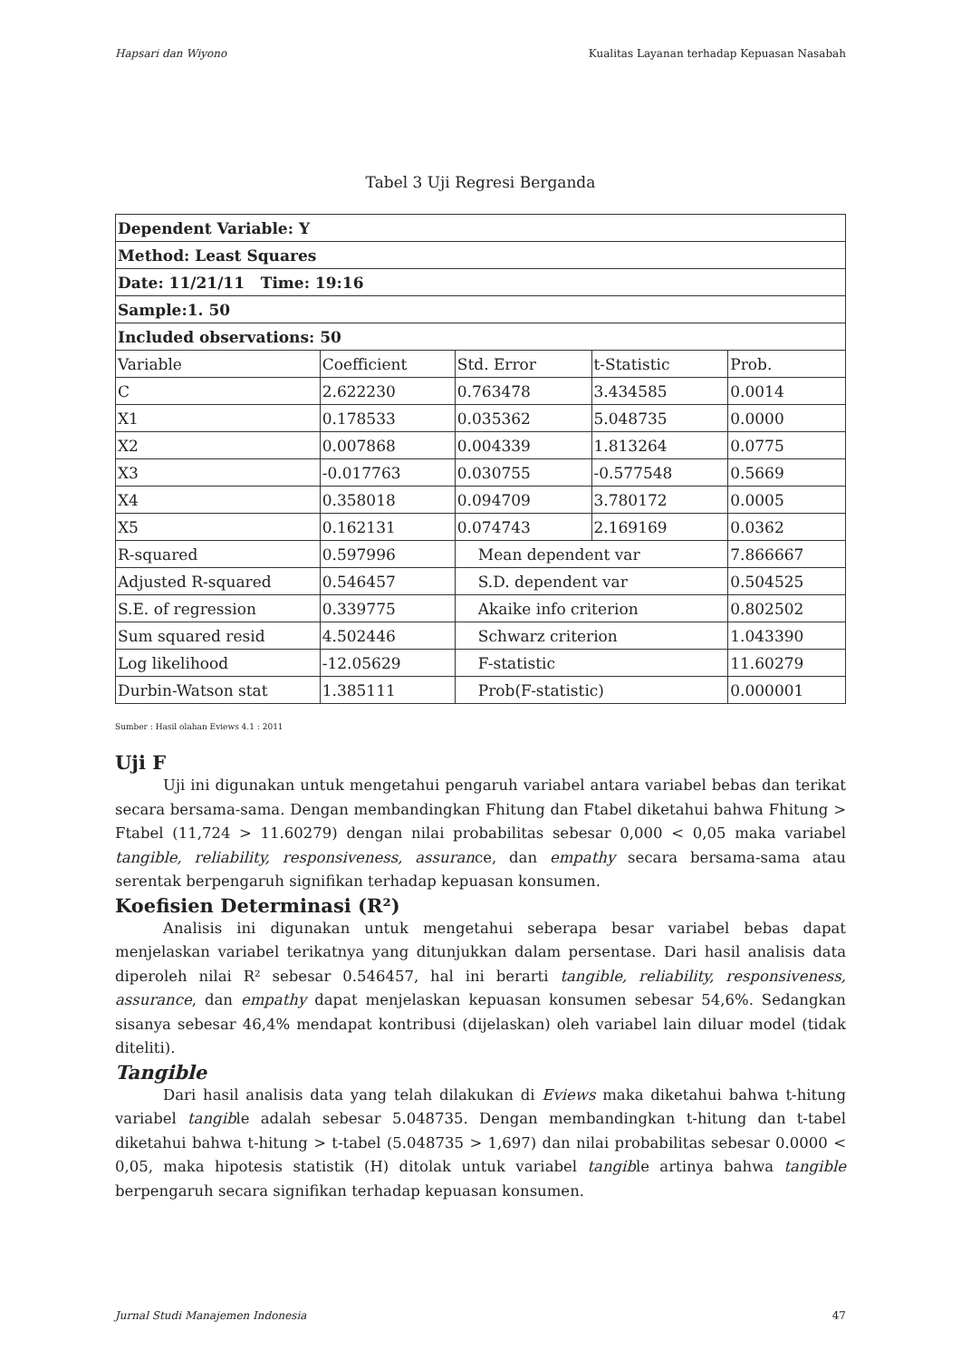Hapsari dan Wiyono Kualitas Layanan terhadap Kepuasan Nasabah
Tabel 3 Uji Regresi Berganda
| Dependent Variable: Y | | | | |
| Method: Least Squares | | | | |
| Date: 11/21/11 Time: 19:16 | | | | |
| Sample:1. 50 | | | | |
| Included observations: 50 | | | | |
| Variable | Coefficient | Std. Error | t-Statistic | Prob. |
| C | 2.622230 | 0.763478 | 3.434585 | 0.0014 |
| X1 | 0.178533 | 0.035362 | 5.048735 | 0.0000 |
| X2 | 0.007868 | 0.004339 | 1.813264 | 0.0775 |
| X3 | -0.017763 | 0.030755 | -0.577548 | 0.5669 |
| X4 | 0.358018 | 0.094709 | 3.780172 | 0.0005 |
| X5 | 0.162131 | 0.074743 | 2.169169 | 0.0362 |
| R-squared | 0.597996 | Mean dependent var | | 7.866667 |
| Adjusted R-squared | 0.546457 | S.D. dependent var | | 0.504525 |
| S.E. of regression | 0.339775 | Akaike info criterion | | 0.802502 |
| Sum squared resid | 4.502446 | Schwarz criterion | | 1.043390 |
| Log likelihood | -12.05629 | F-statistic | | 11.60279 |
| Durbin-Watson stat | 1.385111 | Prob(F-statistic) | | 0.000001 |
Sumber : Hasil olahan Eviews 4.1 : 2011
Uji F
Uji ini digunakan untuk mengetahui pengaruh variabel antara variabel bebas dan terikat secara bersama-sama. Dengan membandingkan Fhitung dan Ftabel diketahui bahwa Fhitung > Ftabel (11,724 > 11.60279) dengan nilai probabilitas sebesar 0,000 < 0,05 maka variabel tangible, reliability, responsiveness, assurance, dan empathy secara bersama-sama atau serentak berpengaruh signifikan terhadap kepuasan konsumen.
Koefisien Determinasi (R²)
Analisis ini digunakan untuk mengetahui seberapa besar variabel bebas dapat menjelaskan variabel terikatnya yang ditunjukkan dalam persentase. Dari hasil analisis data diperoleh nilai R² sebesar 0.546457, hal ini berarti tangible, reliability, responsiveness, assurance, dan empathy dapat menjelaskan kepuasan konsumen sebesar 54,6%. Sedangkan sisanya sebesar 46,4% mendapat kontribusi (dijelaskan) oleh variabel lain diluar model (tidak diteliti).
Tangible
Dari hasil analisis data yang telah dilakukan di Eviews maka diketahui bahwa t-hitung variabel tangible adalah sebesar 5.048735. Dengan membandingkan t-hitung dan t-tabel diketahui bahwa t-hitung > t-tabel (5.048735 > 1,697) dan nilai probabilitas sebesar 0.0000 < 0,05, maka hipotesis statistik (H) ditolak untuk variabel tangible artinya bahwa tangible berpengaruh secara signifikan terhadap kepuasan konsumen.
Jurnal Studi Manajemen Indonesia 47